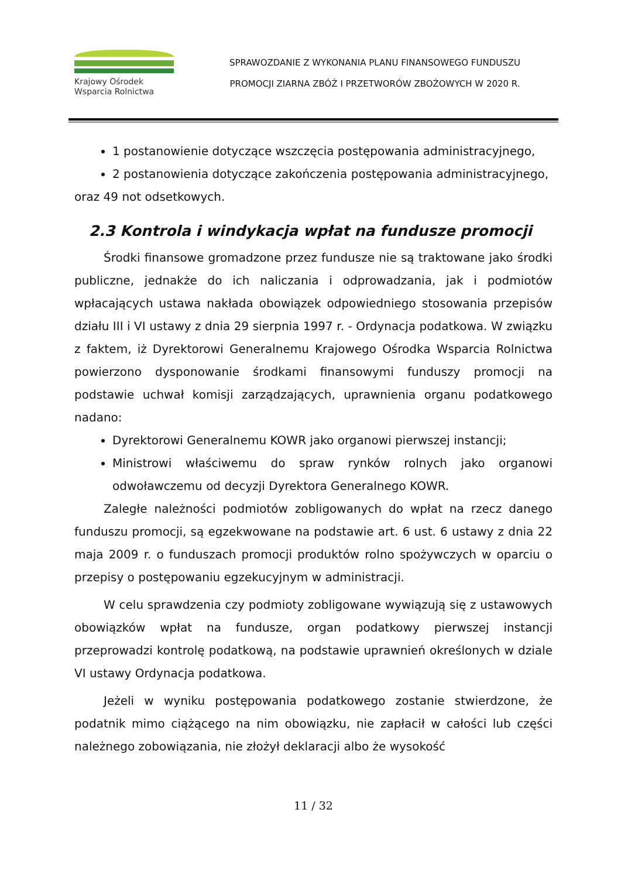Krajowy Ośrodek
Wsparcia Rolnictwa
SPRAWOZDANIE Z WYKONANIA PLANU FINANSOWEGO FUNDUSZU
PROMOCJI ZIARNA ZBÓŻ I PRZETWORÓW ZBOŻOWYCH W 2020 R.
1 postanowienie dotyczące wszczęcia postępowania administracyjnego,
2 postanowienia dotyczące zakończenia postępowania administracyjnego,
oraz 49 not odsetkowych.
2.3 Kontrola i windykacja wpłat na fundusze promocji
Środki finansowe gromadzone przez fundusze nie są traktowane jako środki publiczne, jednakże do ich naliczania i odprowadzania, jak i podmiotów wpłacających ustawa nakłada obowiązek odpowiedniego stosowania przepisów działu III i VI ustawy z dnia 29 sierpnia 1997 r. - Ordynacja podatkowa. W związku z faktem, iż Dyrektorowi Generalnemu Krajowego Ośrodka Wsparcia Rolnictwa powierzono dysponowanie środkami finansowymi funduszy promocji na podstawie uchwał komisji zarządzających, uprawnienia organu podatkowego nadano:
Dyrektorowi Generalnemu KOWR jako organowi pierwszej instancji;
Ministrowi właściwemu do spraw rynków rolnych jako organowi odwoławczemu od decyzji Dyrektora Generalnego KOWR.
Zaległe należności podmiotów zobligowanych do wpłat na rzecz danego funduszu promocji, są egzekwowane na podstawie art. 6 ust. 6 ustawy z dnia 22 maja 2009 r. o funduszach promocji produktów rolno spożywczych w oparciu o przepisy o postępowaniu egzekucyjnym w administracji.
W celu sprawdzenia czy podmioty zobligowane wywiązują się z ustawowych obowiązków wpłat na fundusze, organ podatkowy pierwszej instancji przeprowadzi kontrolę podatkową, na podstawie uprawnień określonych w dziale VI ustawy Ordynacja podatkowa.
Jeżeli w wyniku postępowania podatkowego zostanie stwierdzone, że podatnik mimo ciążącego na nim obowiązku, nie zapłacił w całości lub części należnego zobowiązania, nie złożył deklaracji albo że wysokość
11 / 32